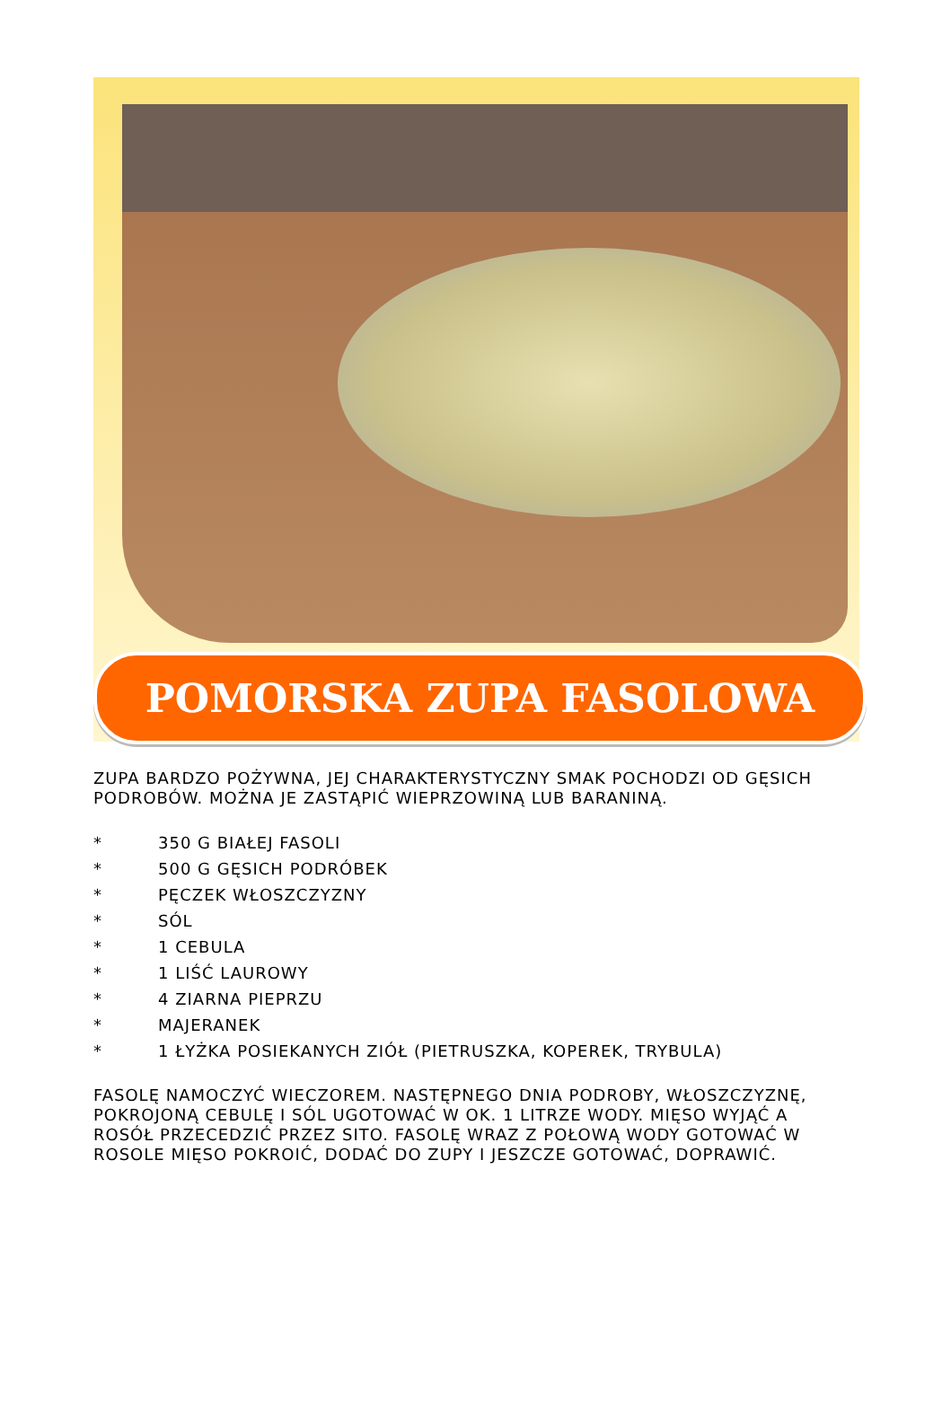POMORSKA ZUPA FASOLOWA
ZUPA BARDZO POŻYWNA, JEJ CHARAKTERYSTYCZNY SMAK POCHODZI OD GĘSICH PODROBÓW. MOŻNA JE ZASTĄPIĆ WIEPRZOWINĄ LUB BARANINĄ.
* 350 G BIAŁEJ FASOLI
* 500 G GĘSICH PODRÓBEK
* PĘCZEK WŁOSZCZYZNY
* SÓL
* 1 CEBULA
* 1 LIŚĆ LAUROWY
* 4 ZIARNA PIEPRZU
* MAJERANEK
* 1 ŁYŻKA POSIEKANYCH ZIÓŁ (PIETRUSZKA, KOPEREK, TRYBULA)
FASOLĘ NAMOCZYĆ WIECZOREM. NASTĘPNEGO DNIA PODROBY, WŁOSZCZYZNĘ, POKROJONĄ CEBULĘ I SÓL UGOTOWAĆ W OK. 1 LITRZE WODY. MIĘSO WYJĄĆ A ROSÓŁ PRZECEDZIĆ PRZEZ SITO. FASOLĘ WRAZ Z POŁOWĄ WODY GOTOWAĆ W ROSOLE MIĘSO POKROIĆ, DODAĆ DO ZUPY I JESZCZE GOTOWAĆ, DOPRAWIĆ.